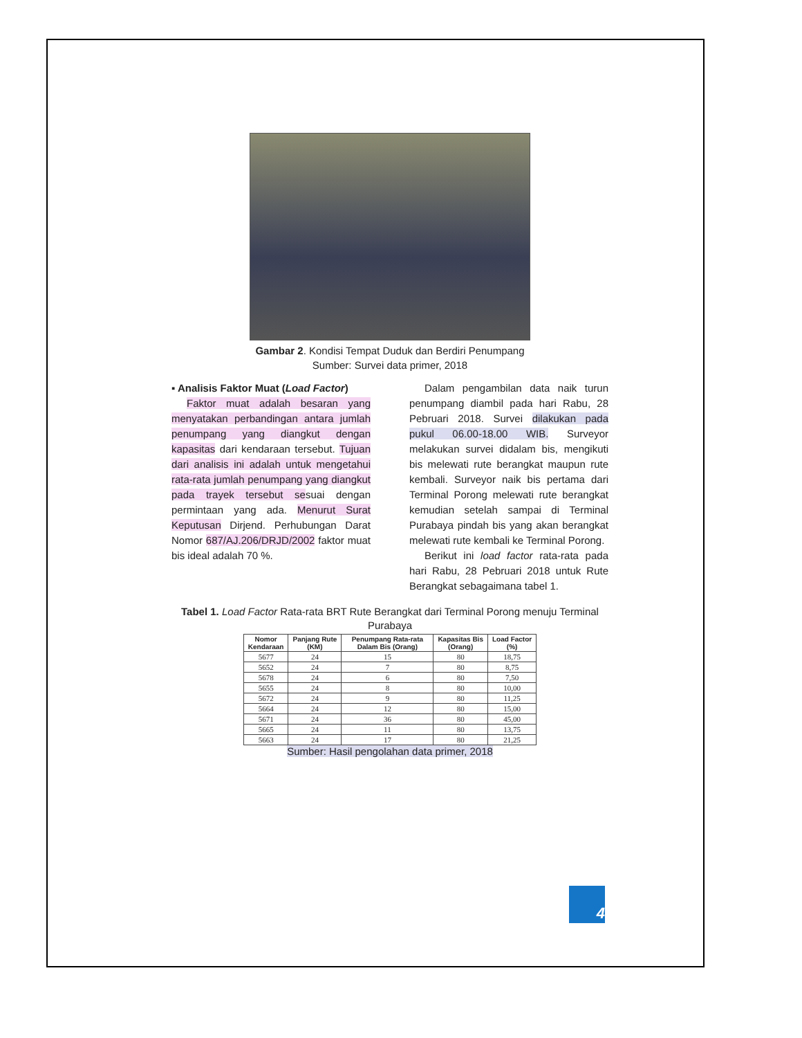Gambar 2. Kondisi Tempat Duduk dan Berdiri Penumpang
Sumber: Survei data primer, 2018
▪ Analisis Faktor Muat (Load Factor)
Faktor muat adalah besaran yang menyatakan perbandingan antara jumlah penumpang yang diangkut dengan kapasitas dari kendaraan tersebut. Tujuan dari analisis ini adalah untuk mengetahui rata-rata jumlah penumpang yang diangkut pada trayek tersebut sesuai dengan permintaan yang ada. Menurut Surat Keputusan Dirjend. Perhubungan Darat Nomor 687/AJ.206/DRJD/2002 faktor muat bis ideal adalah 70 %.
Dalam pengambilan data naik turun penumpang diambil pada hari Rabu, 28 Pebruari 2018. Survei dilakukan pada pukul 06.00-18.00 WIB. Surveyor melakukan survei didalam bis, mengikuti bis melewati rute berangkat maupun rute kembali. Surveyor naik bis pertama dari Terminal Porong melewati rute berangkat kemudian setelah sampai di Terminal Purabaya pindah bis yang akan berangkat melewati rute kembali ke Terminal Porong.
Berikut ini load factor rata-rata pada hari Rabu, 28 Pebruari 2018 untuk Rute Berangkat sebagaimana tabel 1.
Tabel 1. Load Factor Rata-rata BRT Rute Berangkat dari Terminal Porong menuju Terminal Purabaya
| Nomor Kendaraan | Panjang Rute (KM) | Penumpang Rata-rata Dalam Bis (Orang) | Kapasitas Bis (Orang) | Load Factor (%) |
| --- | --- | --- | --- | --- |
| 5677 | 24 | 15 | 80 | 18,75 |
| 5652 | 24 | 7 | 80 | 8,75 |
| 5678 | 24 | 6 | 80 | 7,50 |
| 5655 | 24 | 8 | 80 | 10,00 |
| 5672 | 24 | 9 | 80 | 11,25 |
| 5664 | 24 | 12 | 80 | 15,00 |
| 5671 | 24 | 36 | 80 | 45,00 |
| 5665 | 24 | 11 | 80 | 13,75 |
| 5663 | 24 | 17 | 80 | 21,25 |
Sumber: Hasil pengolahan data primer, 2018
4